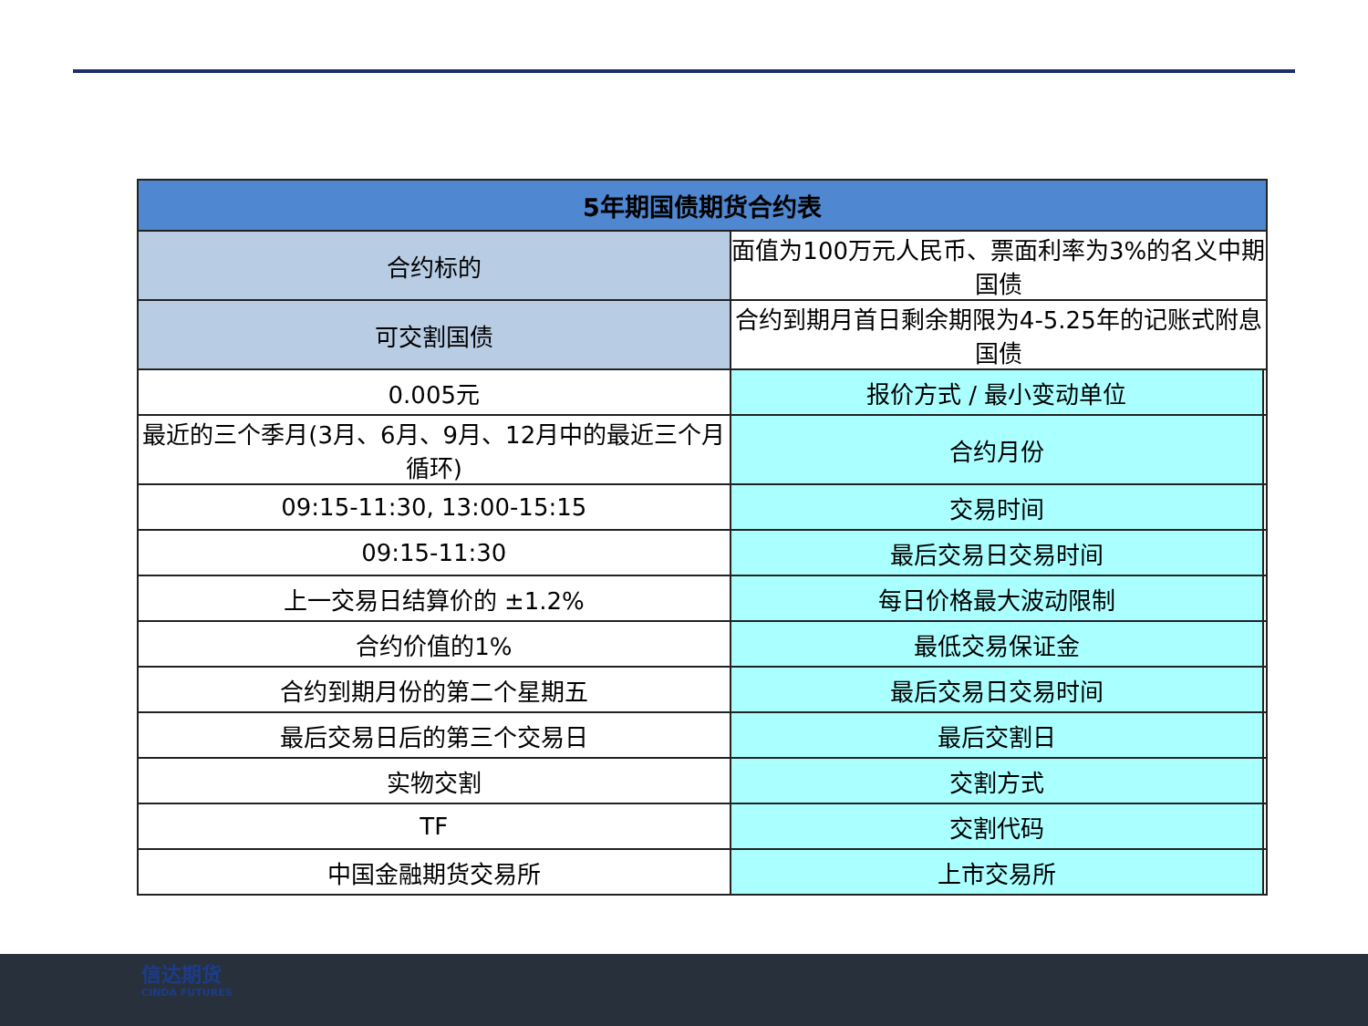| 5年期国债期货合约表 | | |
| --- | --- | --- |
| 合约标的 | 面值为100万元人民币、票面利率为3%的名义中期国债 | |
| 可交割国债 | 合约到期月首日剩余期限为4-5.25年的记账式附息国债 | |
| 0.005元 | 报价方式 / 最小变动单位 | |
| 最近的三个季月(3月、6月、9月、12月中的最近三个月循环) | 合约月份 | |
| 09:15-11:30, 13:00-15:15 | 交易时间 | |
| 09:15-11:30 | 最后交易日交易时间 | |
| 上一交易日结算价的 ±1.2% | 每日价格最大波动限制 | |
| 合约价值的1% | 最低交易保证金 | |
| 合约到期月份的第二个星期五 | 最后交易日交易时间 | |
| 最后交易日后的第三个交易日 | 最后交割日 | |
| 实物交割 | 交割方式 | |
| TF | 交割代码 | |
| 中国金融期货交易所 | 上市交易所 | |
信达期货
CINDA FUTURES